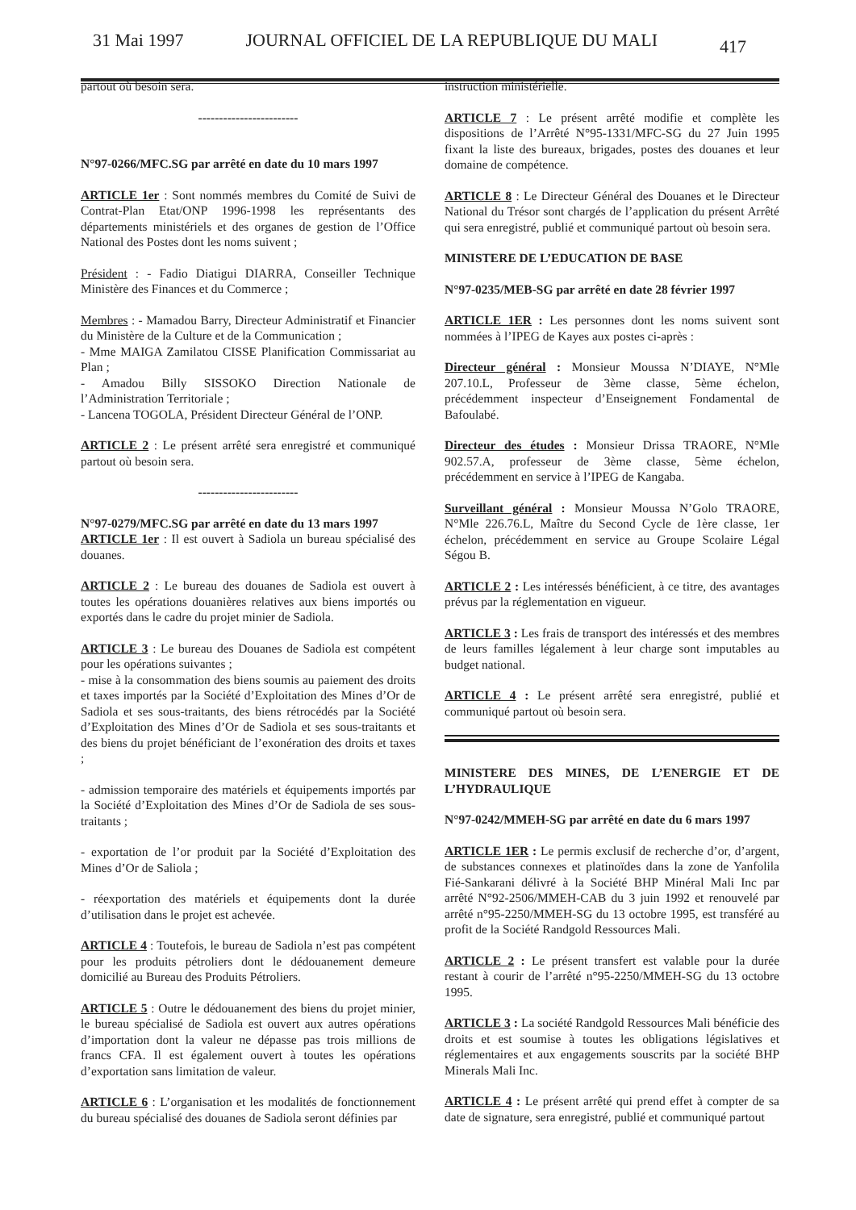31 Mai 1997 JOURNAL OFFICIEL DE LA REPUBLIQUE DU MALI 417
partout où besoin sera.
------------------------
N°97-0266/MFC.SG par arrêté en date du 10 mars 1997
ARTICLE 1er : Sont nommés membres du Comité de Suivi de Contrat-Plan Etat/ONP 1996-1998 les représentants des départements ministériels et des organes de gestion de l’Office National des Postes dont les noms suivent ;
Président : - Fadio Diatigui DIARRA, Conseiller Technique Ministère des Finances et du Commerce ;
Membres : - Mamadou Barry, Directeur Administratif et Financier du Ministère de la Culture et de la Communication ;
- Mme MAIGA Zamilatou CISSE Planification Commissariat au Plan ;
- Amadou Billy SISSOKO Direction Nationale de l’Administration Territoriale ;
- Lancena TOGOLA, Président Directeur Général de l’ONP.
ARTICLE 2 : Le présent arrêté sera enregistré et communiqué partout où besoin sera.
------------------------
N°97-0279/MFC.SG par arrêté en date du 13 mars 1997
ARTICLE 1er : Il est ouvert à Sadiola un bureau spécialisé des douanes.
ARTICLE 2 : Le bureau des douanes de Sadiola est ouvert à toutes les opérations douanières relatives aux biens importés ou exportés dans le cadre du projet minier de Sadiola.
ARTICLE 3 : Le bureau des Douanes de Sadiola est compétent pour les opérations suivantes ;
- mise à la consommation des biens soumis au paiement des droits et taxes importés par la Société d’Exploitation des Mines d’Or de Sadiola et ses sous-traitants, des biens rétrocédés par la Société d’Exploitation des Mines d’Or de Sadiola et ses sous-traitants et des biens du projet bénéficiant de l’exonération des droits et taxes ;
- admission temporaire des matériels et équipements importés par la Société d’Exploitation des Mines d’Or de Sadiola de ses sous-traitants ;
- exportation de l’or produit par la Société d’Exploitation des Mines d’Or de Saliola ;
- réexportation des matériels et équipements dont la durée d’utilisation dans le projet est achevée.
ARTICLE 4 : Toutefois, le bureau de Sadiola n’est pas compétent pour les produits pétroliers dont le dédouanement demeure domicilié au Bureau des Produits Pétroliers.
ARTICLE 5 : Outre le dédouanement des biens du projet minier, le bureau spécialisé de Sadiola est ouvert aux autres opérations d’importation dont la valeur ne dépasse pas trois millions de francs CFA. Il est également ouvert à toutes les opérations d’exportation sans limitation de valeur.
ARTICLE 6 : L’organisation et les modalités de fonctionnement du bureau spécialisé des douanes de Sadiola seront définies par
instruction ministérielle.
ARTICLE 7 : Le présent arrêté modifie et complète les dispositions de l’Arrêté N°95-1331/MFC-SG du 27 Juin 1995 fixant la liste des bureaux, brigades, postes des douanes et leur domaine de compétence.
ARTICLE 8 : Le Directeur Général des Douanes et le Directeur National du Trésor sont chargés de l’application du présent Arrêté qui sera enregistré, publié et communiqué partout où besoin sera.
MINISTERE DE L’EDUCATION DE BASE
N°97-0235/MEB-SG par arrêté en date 28 février 1997
ARTICLE 1ER : Les personnes dont les noms suivent sont nommées à l’IPEG de Kayes aux postes ci-après :
Directeur général : Monsieur Moussa N’DIAYE, N°Mle 207.10.L, Professeur de 3ème classe, 5ème échelon, précédemment inspecteur d’Enseignement Fondamental de Bafoulabé.
Directeur des études : Monsieur Drissa TRAORE, N°Mle 902.57.A, professeur de 3ème classe, 5ème échelon, précédemment en service à l’IPEG de Kangaba.
Surveillant général : Monsieur Moussa N’Golo TRAORE, N°Mle 226.76.L, Maître du Second Cycle de 1ère classe, 1er échelon, précédemment en service au Groupe Scolaire Légal Ségou B.
ARTICLE 2 : Les intéressés bénéficient, à ce titre, des avantages prévus par la réglementation en vigueur.
ARTICLE 3 : Les frais de transport des intéressés et des membres de leurs familles légalement à leur charge sont imputables au budget national.
ARTICLE 4 : Le présent arrêté sera enregistré, publié et communiqué partout où besoin sera.
MINISTERE DES MINES, DE L’ENERGIE ET DE L’HYDRAULIQUE
N°97-0242/MMEH-SG par arrêté en date du 6 mars 1997
ARTICLE 1ER : Le permis exclusif de recherche d’or, d’argent, de substances connexes et platinoïdes dans la zone de Yanfolila Fié-Sankarani délivré à la Société BHP Minéral Mali Inc par arrêté N°92-2506/MMEH-CAB du 3 juin 1992 et renouvelé par arrêté n°95-2250/MMEH-SG du 13 octobre 1995, est transféré au profit de la Société Randgold Ressources Mali.
ARTICLE 2 : Le présent transfert est valable pour la durée restant à courir de l’arrêté n°95-2250/MMEH-SG du 13 octobre 1995.
ARTICLE 3 : La société Randgold Ressources Mali bénéficie des droits et est soumise à toutes les obligations législatives et réglementaires et aux engagements souscrits par la société BHP Minerals Mali Inc.
ARTICLE 4 : Le présent arrêté qui prend effet à compter de sa date de signature, sera enregistré, publié et communiqué partout